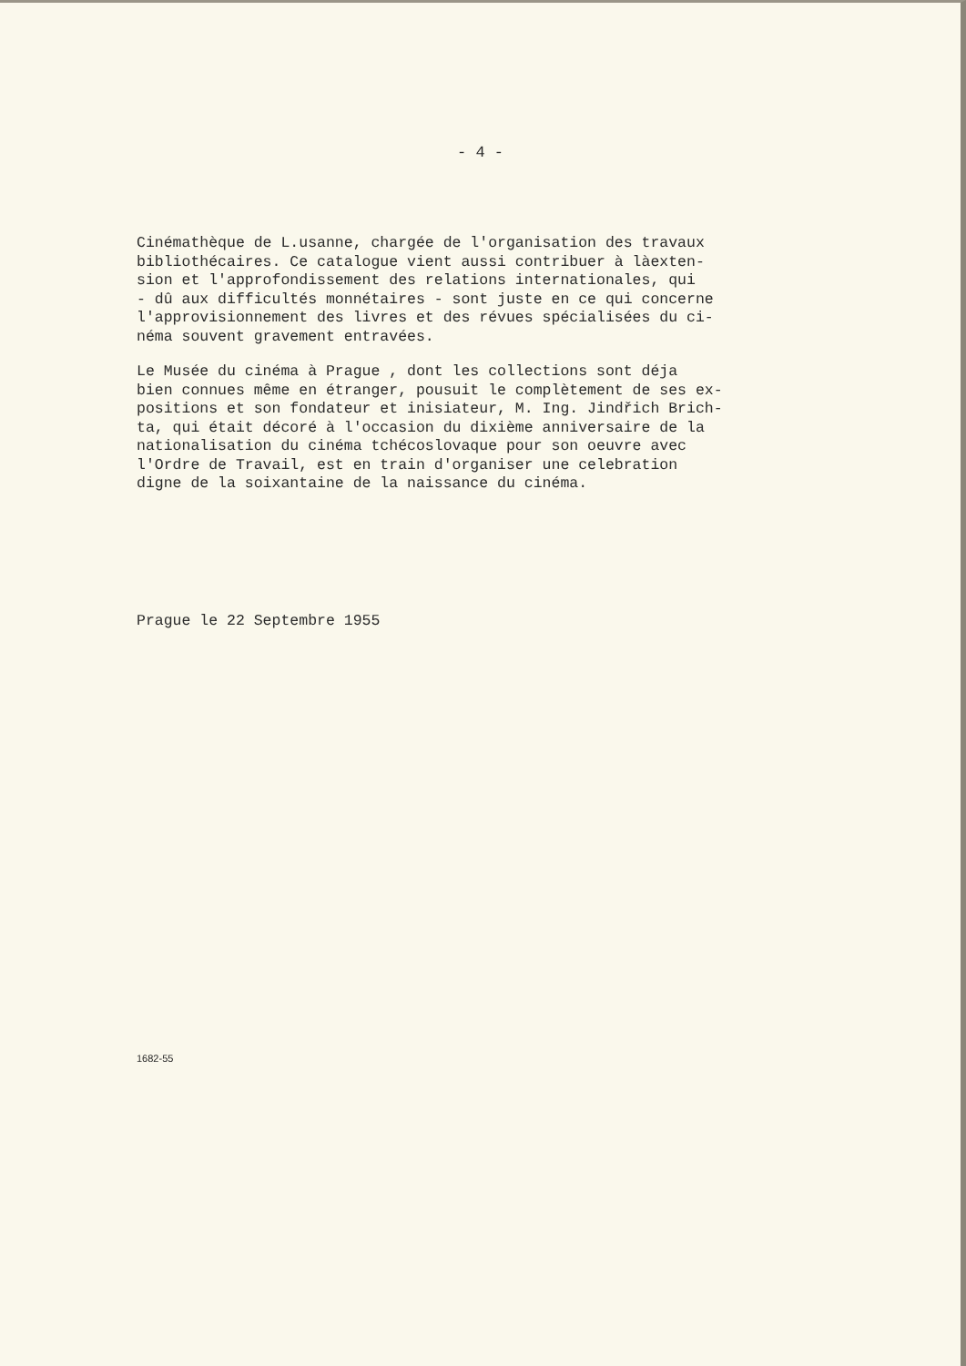- 4 -
Cinémathèque de L.usanne, chargée de l'organisation des travaux
bibliothécaires. Ce catalogue vient aussi contribuer à làexten-
sion et l'approfondissement des relations internationales, qui
- dû aux difficultés monnétaires - sont juste en ce qui concerne
l'approvisionnement des livres et des révues spécialisées du ci-
néma souvent gravement entravées.
Le Musée du cinéma à Prague , dont les collections sont déja
bien connues même en étranger, pousuit le complètement de ses ex-
positions et son fondateur et inisiateur, M. Ing. Jindřich Brich-
ta, qui était décoré à l'occasion du dixième anniversaire de la
nationalisation du cinéma tchécoslovaque pour son oeuvre avec
l'Ordre de Travail, est en train d'organiser une celebration
digne de la soixantaine de la naissance du cinéma.
Prague le 22 Septembre 1955
1682-55